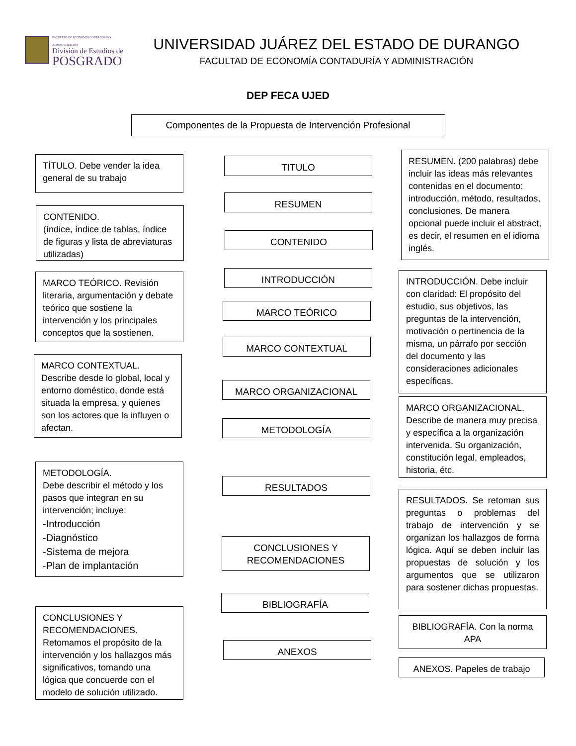FACULTAD DE ECONOMÍA CONTADURÍA Y ADMINISTRACIÓN
División de Estudios de
POSGRADO
UNIVERSIDAD JUÁREZ DEL ESTADO DE DURANGO
FACULTAD DE ECONOMÍA CONTADURÍA Y ADMINISTRACIÓN
DEP FECA UJED
Componentes de la Propuesta de Intervención Profesional
TÍTULO. Debe vender la idea general de su trabajo
CONTENIDO.
(índice, índice de tablas, índice de figuras y lista de abreviaturas utilizadas)
MARCO TEÓRICO. Revisión literaria, argumentación y debate teórico que sostiene la intervención y los principales conceptos que la sostienen.
MARCO CONTEXTUAL.
Describe desde lo global, local y entorno doméstico, donde está situada la empresa, y quienes son los actores que la influyen o afectan.
METODOLOGÍA.
Debe describir el método y los pasos que integran en su intervención; incluye:
-Introducción
-Diagnóstico
-Sistema de mejora
-Plan de implantación
CONCLUSIONES Y RECOMENDACIONES.
Retomamos el propósito de la intervención y los hallazgos más significativos, tomando una lógica que concuerde con el modelo de solución utilizado.
TITULO
RESUMEN
CONTENIDO
INTRODUCCIÓN
MARCO TEÓRICO
MARCO CONTEXTUAL
MARCO ORGANIZACIONAL
METODOLOGÍA
RESULTADOS
CONCLUSIONES Y RECOMENDACIONES
BIBLIOGRAFÍA
ANEXOS
RESUMEN. (200 palabras) debe incluir las ideas más relevantes contenidas en el documento: introducción, método, resultados, conclusiones. De manera opcional puede incluir el abstract, es decir, el resumen en el idioma inglés.
INTRODUCCIÓN. Debe incluir con claridad: El propósito del estudio, sus objetivos, las preguntas de la intervención, motivación o pertinencia de la misma, un párrafo por sección del documento y las consideraciones adicionales específicas.
MARCO ORGANIZACIONAL.
Describe de manera muy precisa y específica a la organización intervenida. Su organización, constitución legal, empleados, historia, étc.
RESULTADOS. Se retoman sus preguntas o problemas del trabajo de intervención y se organizan los hallazgos de forma lógica. Aquí se deben incluir las propuestas de solución y los argumentos que se utilizaron para sostener dichas propuestas.
BIBLIOGRAFÍA. Con la norma APA
ANEXOS. Papeles de trabajo